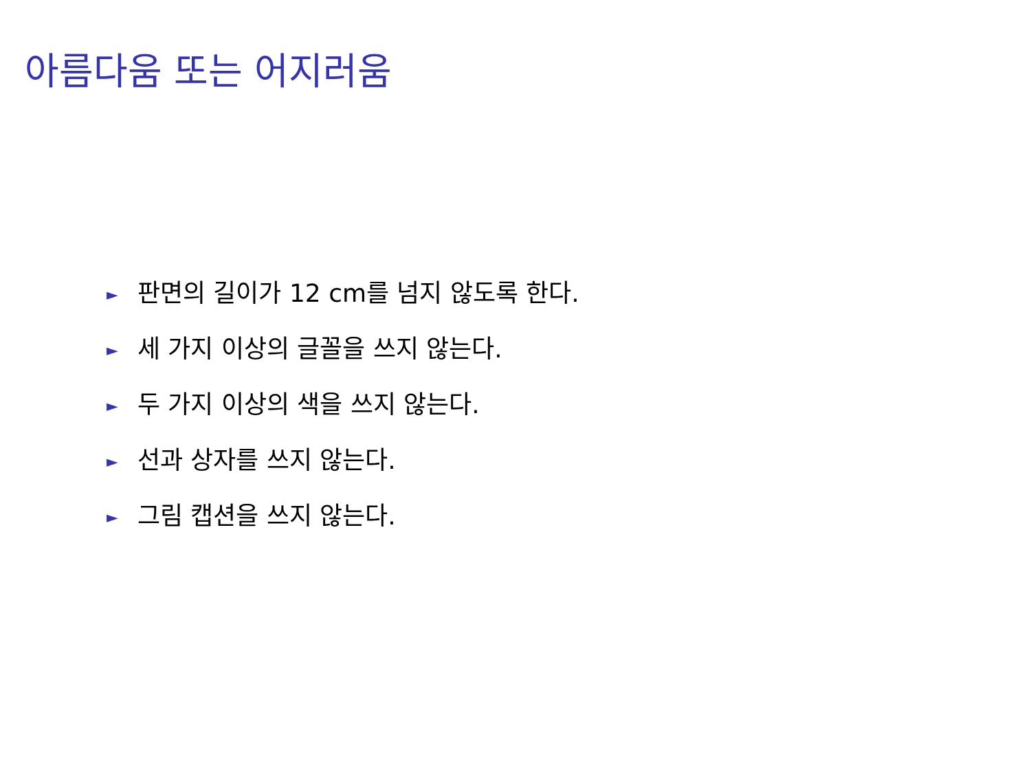아름다움 또는 어지러움
► 판면의 길이가 12 cm를 넘지 않도록 한다.
► 세 가지 이상의 글꼴을 쓰지 않는다.
► 두 가지 이상의 색을 쓰지 않는다.
► 선과 상자를 쓰지 않는다.
► 그림 캡션을 쓰지 않는다.